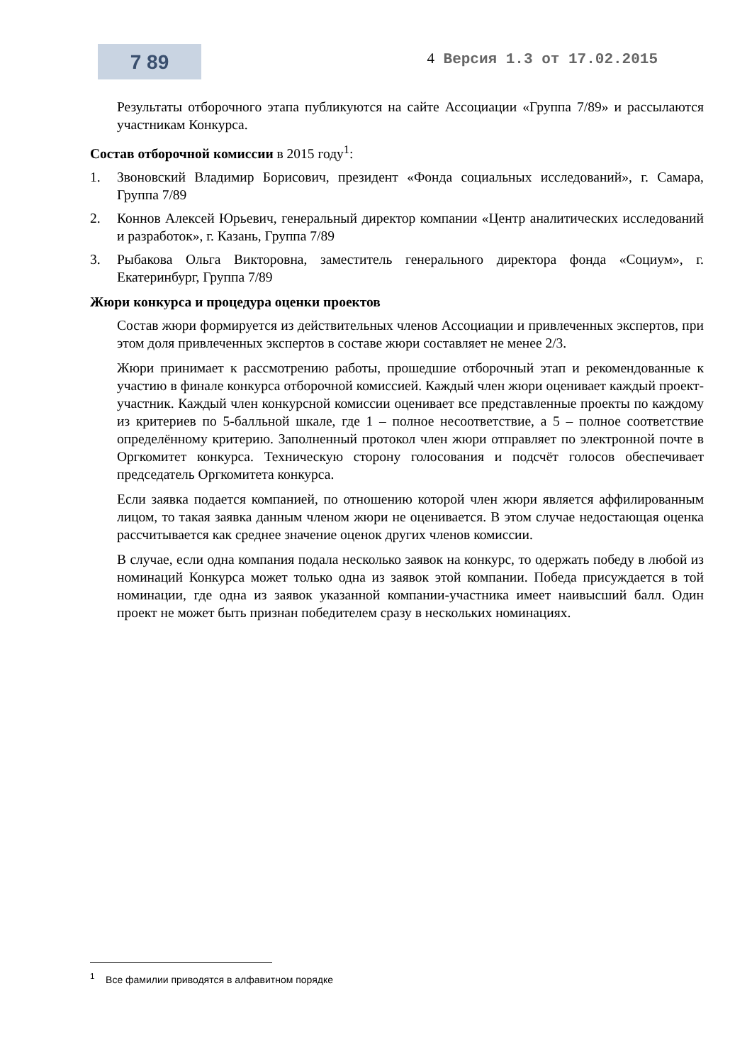7 89
4 Версия 1.3 от 17.02.2015
Результаты отборочного этапа публикуются на сайте Ассоциации «Группа 7/89» и рассылаются участникам Конкурса.
Состав отборочной комиссии в 2015 году<sup>1</sup>:
1. Звоновский Владимир Борисович, президент «Фонда социальных исследований», г. Самара, Группа 7/89
2. Коннов Алексей Юрьевич, генеральный директор компании «Центр аналитических исследований и разработок», г. Казань, Группа 7/89
3. Рыбакова Ольга Викторовна, заместитель генерального директора фонда «Социум», г. Екатеринбург, Группа 7/89
Жюри конкурса и процедура оценки проектов
Состав жюри формируется из действительных членов Ассоциации и привлеченных экспертов, при этом доля привлеченных экспертов в составе жюри составляет не менее 2/3.
Жюри принимает к рассмотрению работы, прошедшие отборочный этап и рекомендованные к участию в финале конкурса отборочной комиссией. Каждый член жюри оценивает каждый проект-участник. Каждый член конкурсной комиссии оценивает все представленные проекты по каждому из критериев по 5-балльной шкале, где 1 – полное несоответствие, а 5 – полное соответствие определённому критерию. Заполненный протокол член жюри отправляет по электронной почте в Оргкомитет конкурса. Техническую сторону голосования и подсчёт голосов обеспечивает председатель Оргкомитета конкурса.
Если заявка подается компанией, по отношению которой член жюри является аффилированным лицом, то такая заявка данным членом жюри не оценивается. В этом случае недостающая оценка рассчитывается как среднее значение оценок других членов комиссии.
В случае, если одна компания подала несколько заявок на конкурс, то одержать победу в любой из номинаций Конкурса может только одна из заявок этой компании. Победа присуждается в той номинации, где одна из заявок указанной компании-участника имеет наивысший балл. Один проект не может быть признан победителем сразу в нескольких номинациях.
<sup>1</sup> Все фамилии приводятся в алфавитном порядке